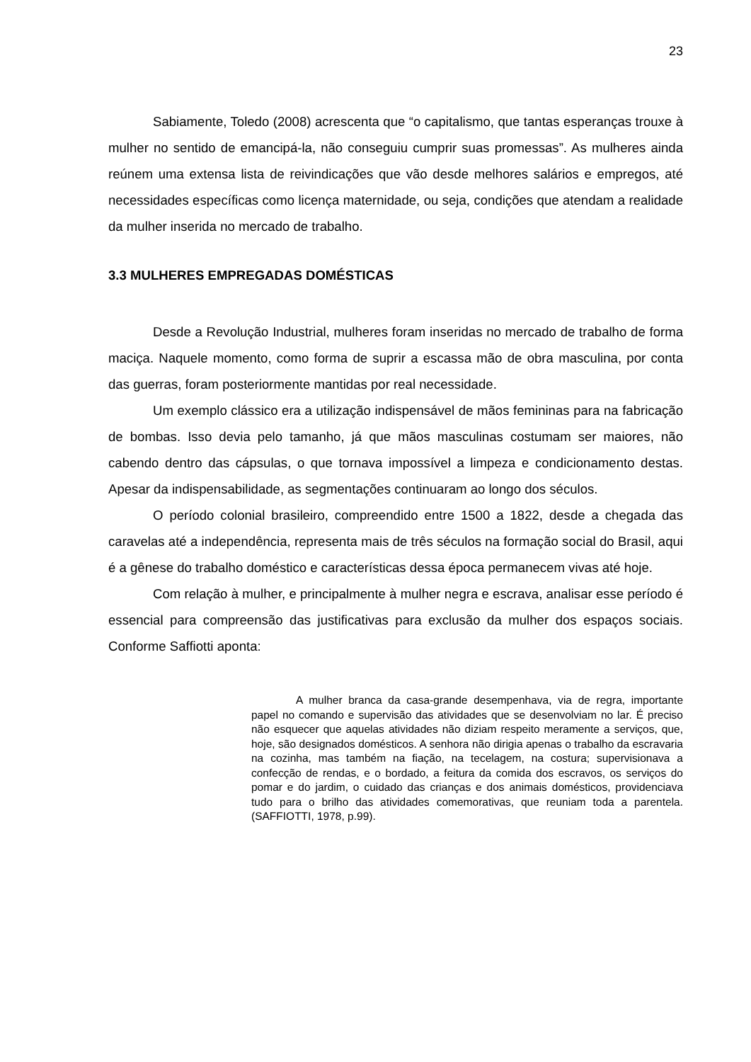23
Sabiamente, Toledo (2008) acrescenta que “o capitalismo, que tantas esperanças trouxe à mulher no sentido de emancipá-la, não conseguiu cumprir suas promessas”. As mulheres ainda reúnem uma extensa lista de reivindicações que vão desde melhores salários e empregos, até necessidades específicas como licença maternidade, ou seja, condições que atendam a realidade da mulher inserida no mercado de trabalho.
3.3 MULHERES EMPREGADAS DOMÉSTICAS
Desde a Revolução Industrial, mulheres foram inseridas no mercado de trabalho de forma maciça. Naquele momento, como forma de suprir a escassa mão de obra masculina, por conta das guerras, foram posteriormente mantidas por real necessidade.
Um exemplo clássico era a utilização indispensável de mãos femininas para na fabricação de bombas. Isso devia pelo tamanho, já que mãos masculinas costumam ser maiores, não cabendo dentro das cápsulas, o que tornava impossível a limpeza e condicionamento destas. Apesar da indispensabilidade, as segmentações continuaram ao longo dos séculos.
O período colonial brasileiro, compreendido entre 1500 a 1822, desde a chegada das caravelas até a independência, representa mais de três séculos na formação social do Brasil, aqui é a gênese do trabalho doméstico e características dessa época permanecem vivas até hoje.
Com relação à mulher, e principalmente à mulher negra e escrava, analisar esse período é essencial para compreensão das justificativas para exclusão da mulher dos espaços sociais. Conforme Saffiotti aponta:
A mulher branca da casa-grande desempenhava, via de regra, importante papel no comando e supervisão das atividades que se desenvolviam no lar. É preciso não esquecer que aquelas atividades não diziam respeito meramente a serviços, que, hoje, são designados domésticos. A senhora não dirigia apenas o trabalho da escravaria na cozinha, mas também na fiação, na tecelagem, na costura; supervisionava a confecção de rendas, e o bordado, a feitura da comida dos escravos, os serviços do pomar e do jardim, o cuidado das crianças e dos animais domésticos, providenciava tudo para o brilho das atividades comemorativas, que reuniam toda a parentela. (SAFFIOTTI, 1978, p.99).